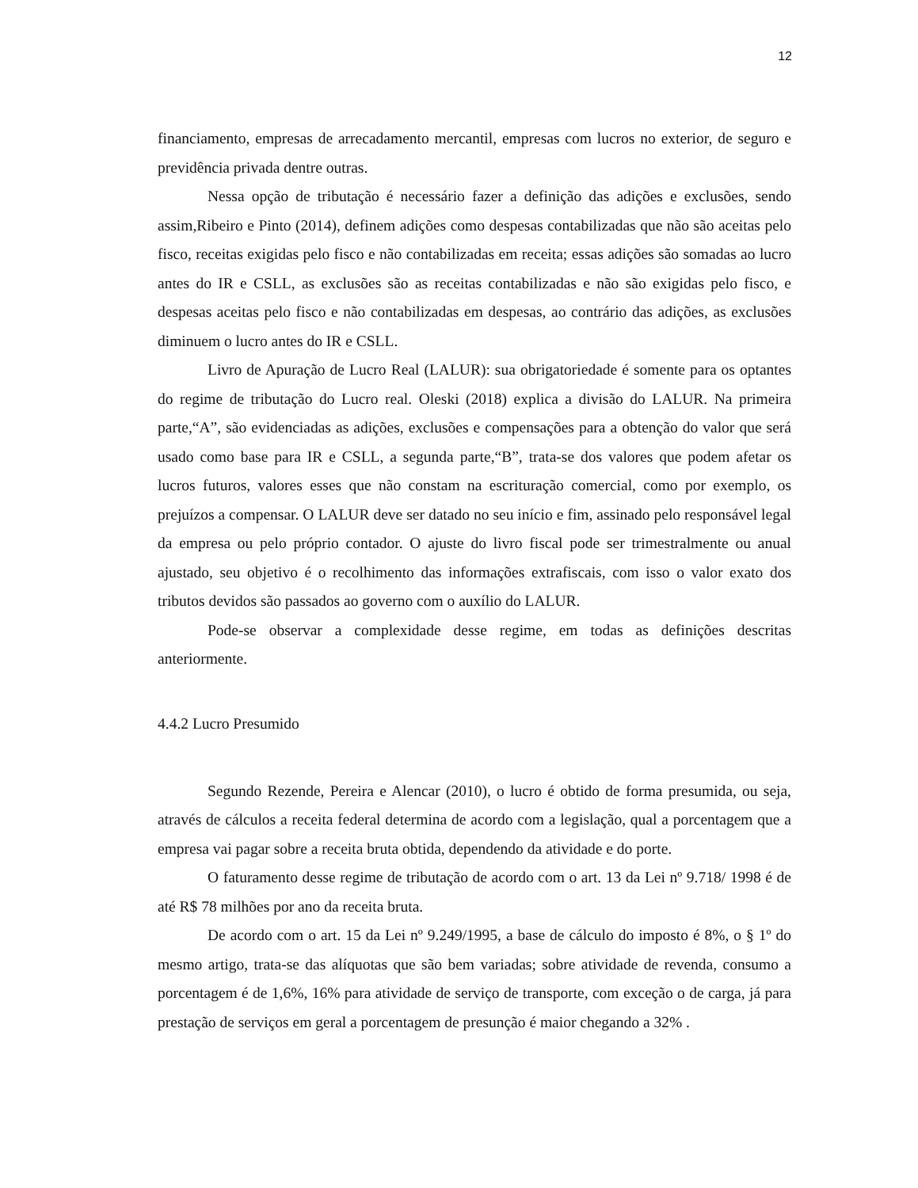12
financiamento, empresas de arrecadamento mercantil, empresas com lucros no exterior, de seguro e previdência privada dentre outras.
Nessa opção de tributação é necessário fazer a definição das adições e exclusões, sendo assim,Ribeiro e Pinto (2014), definem adições como despesas contabilizadas que não são aceitas pelo fisco, receitas exigidas pelo fisco e não contabilizadas em receita; essas adições são somadas ao lucro antes do IR e CSLL, as exclusões são as receitas contabilizadas e não são exigidas pelo fisco, e despesas aceitas pelo fisco e não contabilizadas em despesas, ao contrário das adições, as exclusões diminuem o lucro antes do IR e CSLL.
Livro de Apuração de Lucro Real (LALUR): sua obrigatoriedade é somente para os optantes do regime de tributação do Lucro real. Oleski (2018) explica a divisão do LALUR. Na primeira parte,“A”, são evidenciadas as adições, exclusões e compensações para a obtenção do valor que será usado como base para IR e CSLL, a segunda parte,“B”, trata-se dos valores que podem afetar os lucros futuros, valores esses que não constam na escrituração comercial, como por exemplo, os prejuízos a compensar. O LALUR deve ser datado no seu início e fim, assinado pelo responsável legal da empresa ou pelo próprio contador. O ajuste do livro fiscal pode ser trimestralmente ou anual ajustado, seu objetivo é o recolhimento das informações extrafiscais, com isso o valor exato dos tributos devidos são passados ao governo com o auxílio do LALUR.
Pode-se observar a complexidade desse regime, em todas as definições descritas anteriormente.
4.4.2 Lucro Presumido
Segundo Rezende, Pereira e Alencar (2010), o lucro é obtido de forma presumida, ou seja, através de cálculos a receita federal determina de acordo com a legislação, qual a porcentagem que a empresa vai pagar sobre a receita bruta obtida, dependendo da atividade e do porte.
O faturamento desse regime de tributação de acordo com o art. 13 da Lei nº 9.718/ 1998 é de até R$ 78 milhões por ano da receita bruta.
De acordo com o art. 15 da Lei nº 9.249/1995, a base de cálculo do imposto é 8%, o § 1º do mesmo artigo, trata-se das alíquotas que são bem variadas; sobre atividade de revenda, consumo a porcentagem é de 1,6%, 16% para atividade de serviço de transporte, com exceção o de carga, já para prestação de serviços em geral a porcentagem de presunção é maior chegando a 32% .